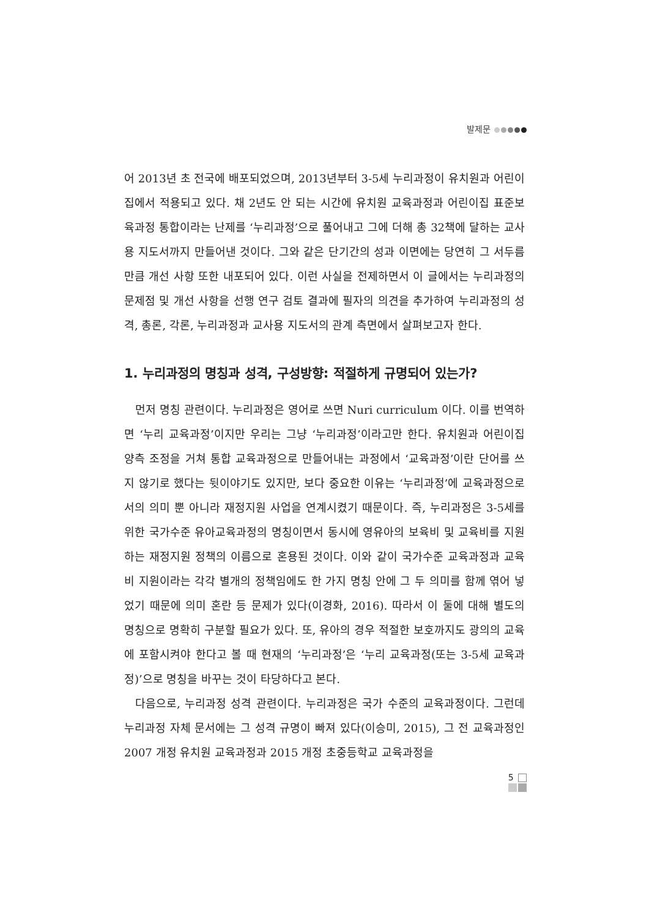발제문
어 2013년 초 전국에 배포되었으며, 2013년부터 3-5세 누리과정이 유치원과 어린이집에서 적용되고 있다. 채 2년도 안 되는 시간에 유치원 교육과정과 어린이집 표준보육과정 통합이라는 난제를 ‘누리과정’으로 풀어내고 그에 더해 총 32책에 달하는 교사용 지도서까지 만들어낸 것이다. 그와 같은 단기간의 성과 이면에는 당연히 그 서두름만큼 개선 사항 또한 내포되어 있다. 이런 사실을 전제하면서 이 글에서는 누리과정의 문제점 및 개선 사항을 선행 연구 검토 결과에 필자의 의견을 추가하여 누리과정의 성격, 총론, 각론, 누리과정과 교사용 지도서의 관계 측면에서 살펴보고자 한다.
1. 누리과정의 명칭과 성격, 구성방향: 적절하게 규명되어 있는가?
먼저 명칭 관련이다. 누리과정은 영어로 쓰면 Nuri curriculum 이다. 이를 번역하면 ‘누리 교육과정’이지만 우리는 그냥 ‘누리과정’이라고만 한다. 유치원과 어린이집 양측 조정을 거쳐 통합 교육과정으로 만들어내는 과정에서 ‘교육과정’이란 단어를 쓰지 않기로 했다는 뒷이야기도 있지만, 보다 중요한 이유는 ‘누리과정’에 교육과정으로서의 의미 뿐 아니라 재정지원 사업을 연계시켰기 때문이다. 즉, 누리과정은 3-5세를 위한 국가수준 유아교육과정의 명칭이면서 동시에 영유아의 보육비 및 교육비를 지원하는 재정지원 정책의 이름으로 혼용된 것이다. 이와 같이 국가수준 교육과정과 교육비 지원이라는 각각 별개의 정책임에도 한 가지 명칭 안에 그 두 의미를 함께 엮어 넣었기 때문에 의미 혼란 등 문제가 있다(이경화, 2016). 따라서 이 둘에 대해 별도의 명칭으로 명확히 구분할 필요가 있다. 또, 유아의 경우 적절한 보호까지도 광의의 교육에 포함시켜야 한다고 볼 때 현재의 ‘누리과정’은 ‘누리 교육과정(또는 3-5세 교육과정)’으로 명칭을 바꾸는 것이 타당하다고 본다.
다음으로, 누리과정 성격 관련이다. 누리과정은 국가 수준의 교육과정이다. 그런데 누리과정 자체 문서에는 그 성격 규명이 빠져 있다(이승미, 2015), 그 전 교육과정인 2007 개정 유치원 교육과정과 2015 개정 초중등학교 교육과정을
5